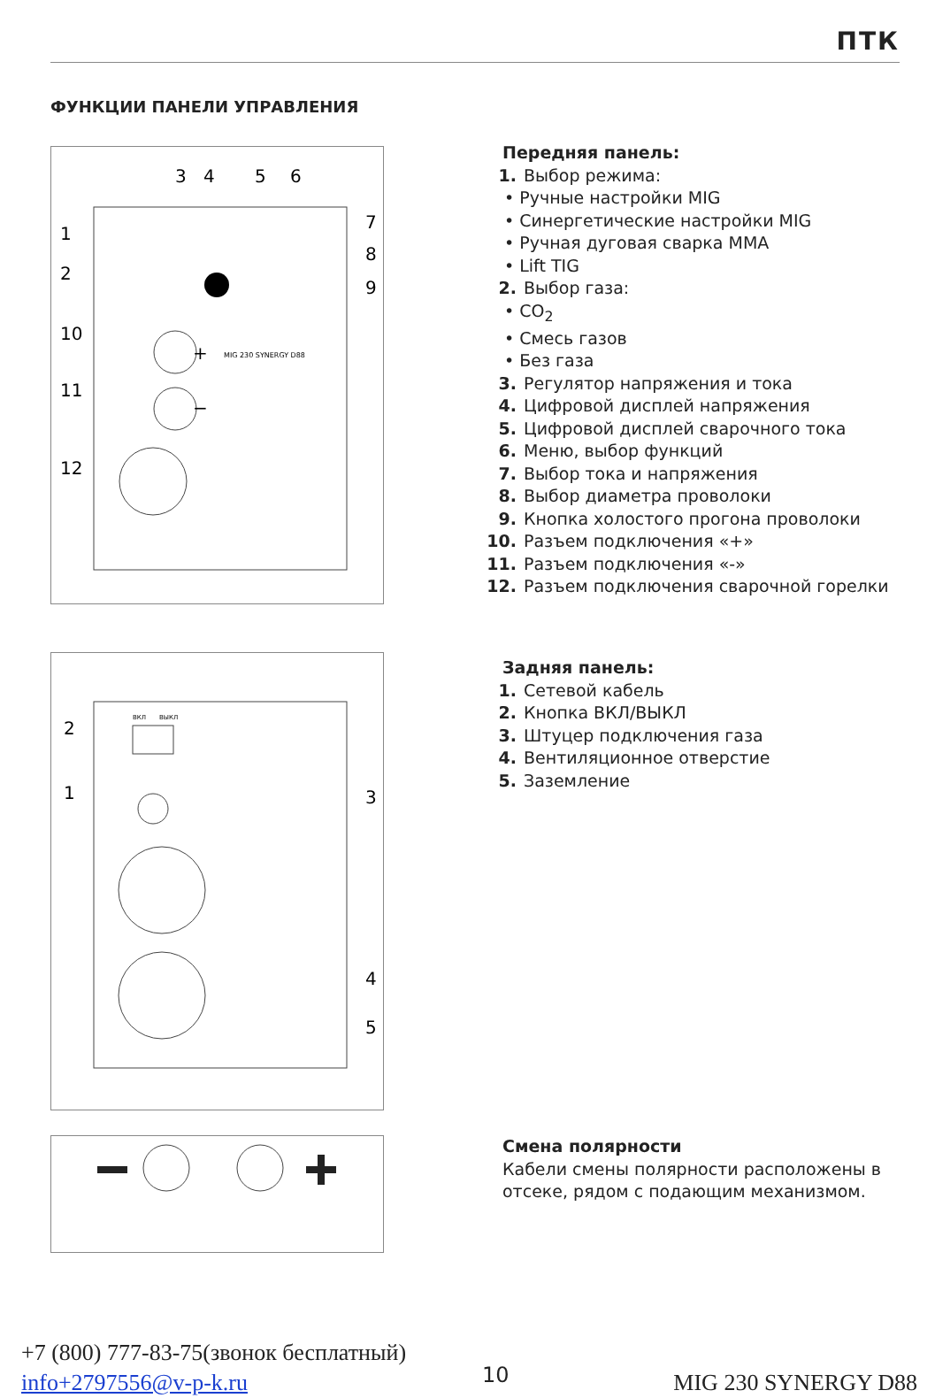ПТК
ФУНКЦИИ ПАНЕЛИ УПРАВЛЕНИЯ
1
2
10
11
12
3
4
5
6
7
8
9
+
−
MIG 230 SYNERGY D88
Передняя панель:
1. Выбор режима:
• Ручные настройки MIG
• Синергетические настройки MIG
• Ручная дуговая сварка MMA
• Lift TIG
2. Выбор газа:
• CO<sub>2</sub>
• Смесь газов
• Без газа
3. Регулятор напряжения и тока
4. Цифровой дисплей напряжения
5. Цифровой дисплей сварочного тока
6. Меню, выбор функций
7. Выбор тока и напряжения
8. Выбор диаметра проволоки
9. Кнопка холостого прогона проволоки
10. Разъем подключения «+»
11. Разъем подключения «-»
12. Разъем подключения сварочной горелки
2
1
3
4
5
ВКЛ
ВЫКЛ
Задняя панель:
1. Сетевой кабель
2. Кнопка ВКЛ/ВЫКЛ
3. Штуцер подключения газа
4. Вентиляционное отверстие
5. Заземление
Смена полярности
Кабели смены полярности расположены в
отсеке, рядом с подающим механизмом.
+7 (800) 777-83-75(звонок бесплатный)
info+2797556@v-p-k.ru
10 MIG 230 SYNERGY D88